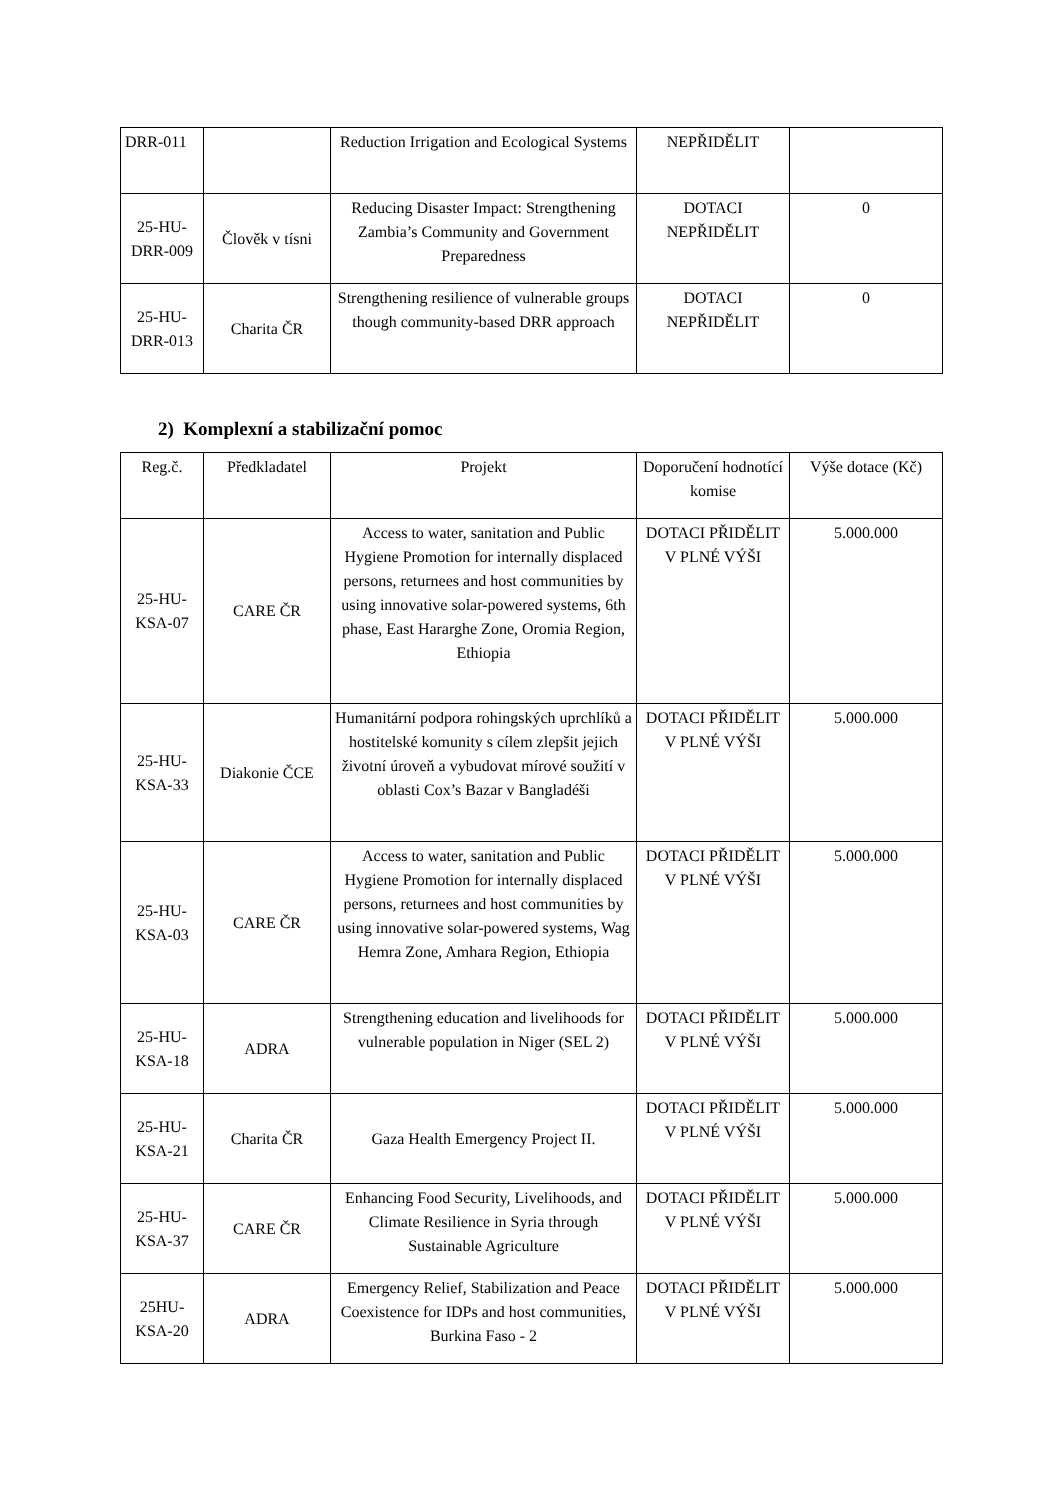| DRR-011 | | Reduction Irrigation and Ecological Systems | NEPŘIDĚLIT | |
| 25-HU-DRR-009 | Člověk v tísni | Reducing Disaster Impact: Strengthening Zambia’s Community and Government Preparedness | DOTACI NEPŘIDĚLIT | 0 |
| 25-HU-DRR-013 | Charita ČR | Strengthening resilience of vulnerable groups though community-based DRR approach | DOTACI NEPŘIDĚLIT | 0 |
2) Komplexní a stabilizační pomoc
| Reg.č. | Předkladatel | Projekt | Doporučení hodnotící komise | Výše dotace (Kč) |
| --- | --- | --- | --- | --- |
| 25-HU-KSA-07 | CARE ČR | Access to water, sanitation and Public Hygiene Promotion for internally displaced persons, returnees and host communities by using innovative solar-powered systems, 6th phase, East Hararghe Zone, Oromia Region, Ethiopia | DOTACI PŘIDĚLIT V PLNÉ VÝŠI | 5.000.000 |
| 25-HU-KSA-33 | Diakonie ČCE | Humanitární podpora rohingských uprchlíků a hostitelské komunity s cílem zlepšit jejich životní úroveň a vybudovat mírové soužití v oblasti Cox’s Bazar v Bangladéši | DOTACI PŘIDĚLIT V PLNÉ VÝŠI | 5.000.000 |
| 25-HU-KSA-03 | CARE ČR | Access to water, sanitation and Public Hygiene Promotion for internally displaced persons, returnees and host communities by using innovative solar-powered systems, Wag Hemra Zone, Amhara Region, Ethiopia | DOTACI PŘIDĚLIT V PLNÉ VÝŠI | 5.000.000 |
| 25-HU-KSA-18 | ADRA | Strengthening education and livelihoods for vulnerable population in Niger (SEL 2) | DOTACI PŘIDĚLIT V PLNÉ VÝŠI | 5.000.000 |
| 25-HU-KSA-21 | Charita ČR | Gaza Health Emergency Project II. | DOTACI PŘIDĚLIT V PLNÉ VÝŠI | 5.000.000 |
| 25-HU-KSA-37 | CARE ČR | Enhancing Food Security, Livelihoods, and Climate Resilience in Syria through Sustainable Agriculture | DOTACI PŘIDĚLIT V PLNÉ VÝŠI | 5.000.000 |
| 25HU-KSA-20 | ADRA | Emergency Relief, Stabilization and Peace Coexistence for IDPs and host communities, Burkina Faso - 2 | DOTACI PŘIDĚLIT V PLNÉ VÝŠI | 5.000.000 |